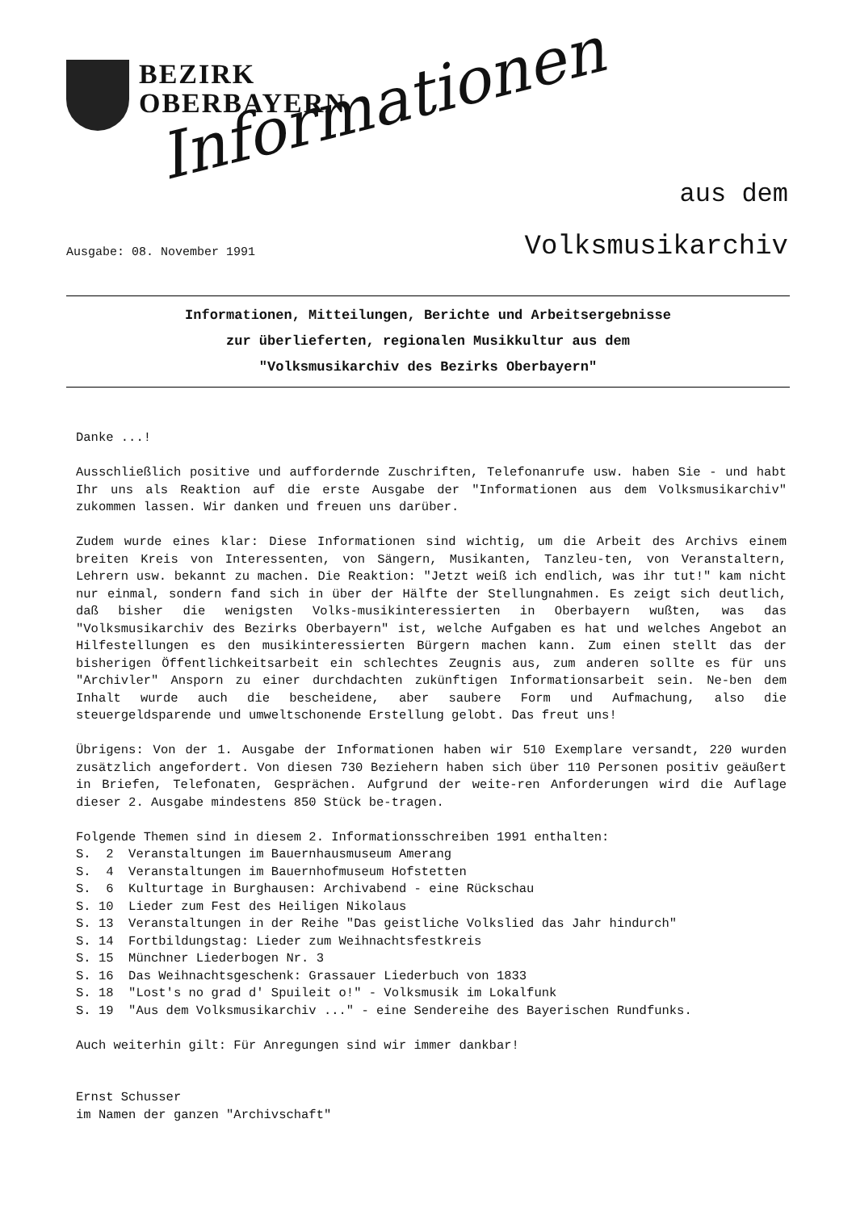BEZIRK
OBERBAYERN
Informationen aus dem
Ausgabe: 08. November 1991 Volksmusikarchiv
Informationen, Mitteilungen, Berichte und Arbeitsergebnisse
zur überlieferten, regionalen Musikkultur aus dem
"Volksmusikarchiv des Bezirks Oberbayern"
Danke ...!
Ausschließlich positive und auffordernde Zuschriften, Telefonanrufe usw. haben Sie - und habt Ihr uns als Reaktion auf die erste Ausgabe der "Informationen aus dem Volksmusikarchiv" zukommen lassen. Wir danken und freuen uns darüber.
Zudem wurde eines klar: Diese Informationen sind wichtig, um die Arbeit des Archivs einem breiten Kreis von Interessenten, von Sängern, Musikanten, Tanzleu-ten, von Veranstaltern, Lehrern usw. bekannt zu machen. Die Reaktion: "Jetzt weiß ich endlich, was ihr tut!" kam nicht nur einmal, sondern fand sich in über der Hälfte der Stellungnahmen. Es zeigt sich deutlich, daß bisher die wenigsten Volks-musikinteressierten in Oberbayern wußten, was das "Volksmusikarchiv des Bezirks Oberbayern" ist, welche Aufgaben es hat und welches Angebot an Hilfestellungen es den musikinteressierten Bürgern machen kann. Zum einen stellt das der bisherigen Öffentlichkeitsarbeit ein schlechtes Zeugnis aus, zum anderen sollte es für uns "Archivler" Ansporn zu einer durchdachten zukünftigen Informationsarbeit sein. Ne-ben dem Inhalt wurde auch die bescheidene, aber saubere Form und Aufmachung, also die steuergeldsparende und umweltschonende Erstellung gelobt. Das freut uns!
Übrigens: Von der 1. Ausgabe der Informationen haben wir 510 Exemplare versandt, 220 wurden zusätzlich angefordert. Von diesen 730 Beziehern haben sich über 110 Personen positiv geäußert in Briefen, Telefonaten, Gesprächen. Aufgrund der weite-ren Anforderungen wird die Auflage dieser 2. Ausgabe mindestens 850 Stück be-tragen.
Folgende Themen sind in diesem 2. Informationsschreiben 1991 enthalten: S. 2 Veranstaltungen im Bauernhausmuseum Amerang S. 4 Veranstaltungen im Bauernhofmuseum Hofstetten S. 6 Kulturtage in Burghausen: Archivabend - eine Rückschau S. 10 Lieder zum Fest des Heiligen Nikolaus S. 13 Veranstaltungen in der Reihe "Das geistliche Volkslied das Jahr hindurch" S. 14 Fortbildungstag: Lieder zum Weihnachtsfestkreis S. 15 Münchner Liederbogen Nr. 3 S. 16 Das Weihnachtsgeschenk: Grassauer Liederbuch von 1833 S. 18 "Lost's no grad d' Spuileit o!" - Volksmusik im Lokalfunk S. 19 "Aus dem Volksmusikarchiv ..." - eine Sendereihe des Bayerischen Rundfunks.
Auch weiterhin gilt: Für Anregungen sind wir immer dankbar!
Ernst Schusser
im Namen der ganzen "Archivschaft"